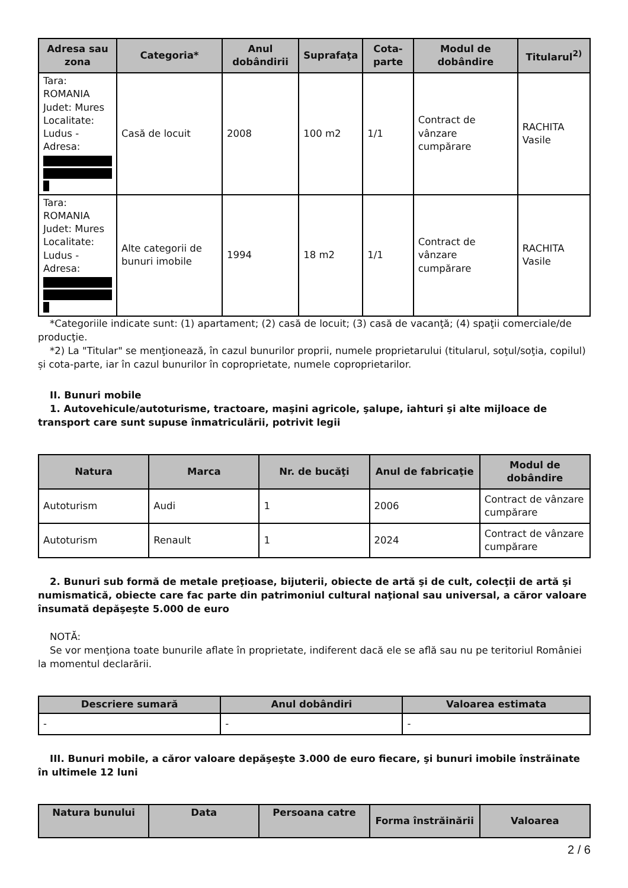| Adresa sau zona | Categoria* | Anul dobândirii | Suprafaţa | Cota-parte | Modul de dobândire | Titularul<sup>2)</sup> |
| --- | --- | --- | --- | --- | --- | --- |
| Tara: ROMANIA Judet: Mures Localitate: Ludus - Adresa: | Casă de locuit | 2008 | 100 m2 | 1/1 | Contract de vânzare cumpărare | RACHITA Vasile |
| Tara: ROMANIA Judet: Mures Localitate: Ludus - Adresa: | Alte categorii de bunuri imobile | 1994 | 18 m2 | 1/1 | Contract de vânzare cumpărare | RACHITA Vasile |
*Categoriile indicate sunt: (1) apartament; (2) casă de locuit; (3) casă de vacanţă; (4) spaţii comerciale/de producţie.
*2) La "Titular" se menţionează, în cazul bunurilor proprii, numele proprietarului (titularul, soţul/soţia, copilul) și cota-parte, iar în cazul bunurilor în coproprietate, numele coproprietarilor.
II. Bunuri mobile
1. Autovehicule/autoturisme, tractoare, maşini agricole, şalupe, iahturi şi alte mijloace de transport care sunt supuse înmatriculării, potrivit legii
| Natura | Marca | Nr. de bucăţi | Anul de fabricaţie | Modul de dobândire |
| --- | --- | --- | --- | --- |
| Autoturism | Audi | 1 | 2006 | Contract de vânzare cumpărare |
| Autoturism | Renault | 1 | 2024 | Contract de vânzare cumpărare |
2. Bunuri sub formă de metale preţioase, bijuterii, obiecte de artă şi de cult, colecţii de artă şi numismatică, obiecte care fac parte din patrimoniul cultural naţional sau universal, a căror valoare însumată depăşeşte 5.000 de euro
NOTĂ:
Se vor menţiona toate bunurile aflate în proprietate, indiferent dacă ele se află sau nu pe teritoriul României la momentul declarării.
| Descriere sumară | Anul dobândiri | Valoarea estimata |
| --- | --- | --- |
| - | - | - |
III. Bunuri mobile, a căror valoare depăşeşte 3.000 de euro fiecare, şi bunuri imobile înstrăinate în ultimele 12 luni
| Natura bunului | Data | Persoana catre | Forma înstrăinării | Valoarea |
| --- | --- | --- | --- | --- |
2 / 6